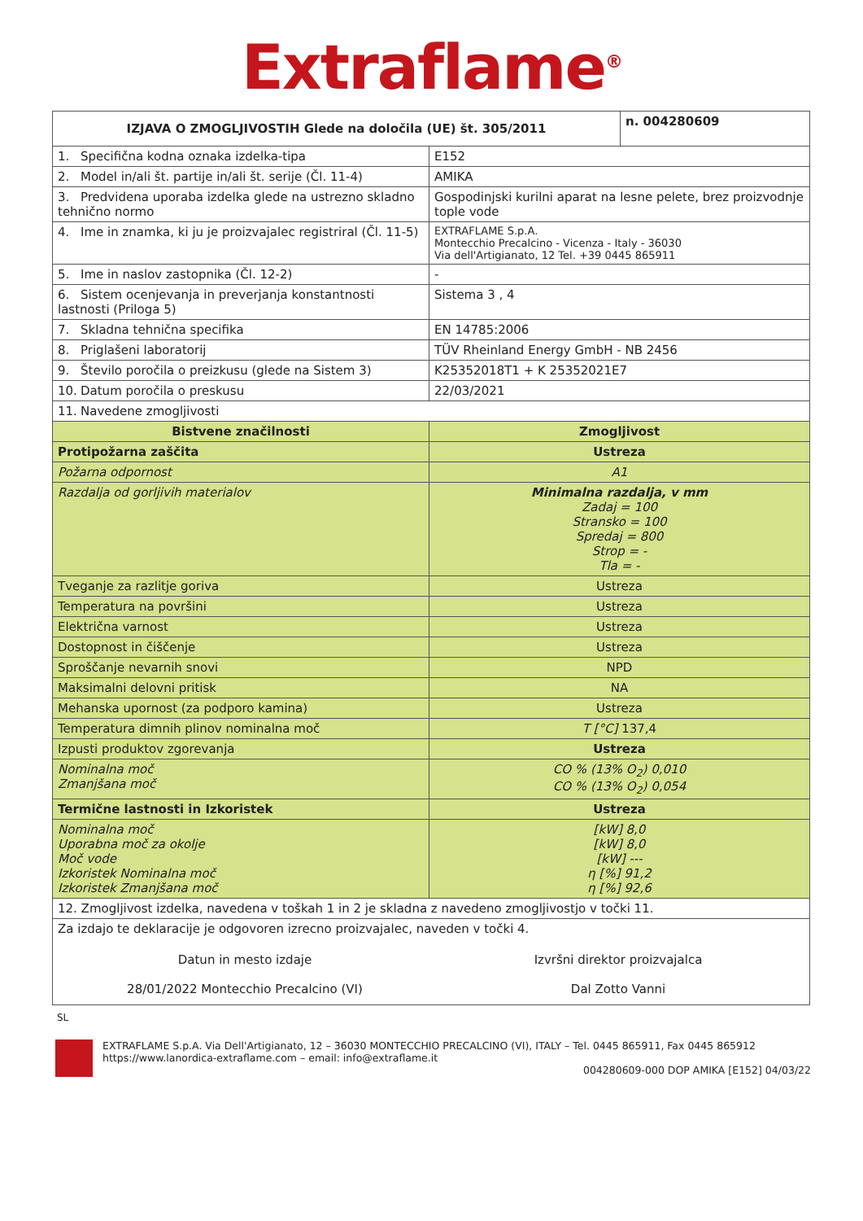Extraflame<sup>®</sup>
| IZJAVA O ZMOGLJIVOSTIH Glede na določila (UE) št. 305/2011 | | n. 004280609 |
| --- | --- | --- |
| 1. Specifična kodna oznaka izdelka-tipa | E152 | |
| 2. Model in/ali št. partije in/ali št. serije (Čl. 11-4) | AMIKA | |
| 3. Predvidena uporaba izdelka glede na ustrezno skladno tehnično normo | Gospodinjski kurilni aparat na lesne pelete, brez proizvodnje tople vode | |
| 4. Ime in znamka, ki ju je proizvajalec registriral (Čl. 11-5) | EXTRAFLAME S.p.A. Montecchio Precalcino - Vicenza - Italy - 36030 Via dell'Artigianato, 12 Tel. +39 0445 865911 | |
| 5. Ime in naslov zastopnika (Čl. 12-2) | - | |
| 6. Sistem ocenjevanja in preverjanja konstantnosti lastnosti (Priloga 5) | Sistema 3 , 4 | |
| 7. Skladna tehnična specifika | EN 14785:2006 | |
| 8. Priglašeni laboratorij | TÜV Rheinland Energy GmbH - NB 2456 | |
| 9. Število poročila o preizkusu (glede na Sistem 3) | K25352018T1 + K 25352021E7 | |
| 10. Datum poročila o preskusu | 22/03/2021 | |
| 11. Navedene zmogljivosti | | |
| Bistvene značilnosti | Zmogljivost | |
| Protipožarna zaščita | Ustreza | |
| Požarna odpornost | A1 | |
| Razdalja od gorljivih materialov | Minimalna razdalja, v mm Zadaj = 100 Stransko = 100 Spredaj = 800 Strop = - Tla = - | |
| Tveganje za razlitje goriva | Ustreza | |
| Temperatura na površini | Ustreza | |
| Električna varnost | Ustreza | |
| Dostopnost in čiščenje | Ustreza | |
| Sproščanje nevarnih snovi | NPD | |
| Maksimalni delovni pritisk | NA | |
| Mehanska upornost (za podporo kamina) | Ustreza | |
| Temperatura dimnih plinov nominalna moč | T [°C] 137,4 | |
| Izpusti produktov zgorevanja | Ustreza | |
| Nominalna moč Zmanjšana moč | CO % (13% O<sub>2</sub>) 0,010 CO % (13% O<sub>2</sub>) 0,054 | |
| Termične lastnosti in Izkoristek | Ustreza | |
| Nominalna moč Uporabna moč za okolje Moč vode Izkoristek Nominalna moč Izkoristek Zmanjšana moč | [kW] 8,0 [kW] 8,0 [kW] --- η [%] 91,2 η [%] 92,6 | |
| 12. Zmogljivost izdelka, navedena v toškah 1 in 2 je skladna z navedeno zmogljivostjo v točki 11. | | |
| Za izdajo te deklaracije je odgovoren izrecno proizvajalec, naveden v točki 4. Datun in mesto izdaje 28/01/2022 Montecchio Precalcino (VI) Izvršni direktor proizvajalca Dal Zotto Vanni | | |
SL
EXTRAFLAME S.p.A. Via Dell'Artigianato, 12 – 36030 MONTECCHIO PRECALCINO (VI), ITALY – Tel. 0445 865911, Fax 0445 865912
https://www.lanordica-extraflame.com – email: info@extraflame.it
004280609-000 DOP AMIKA [E152] 04/03/22